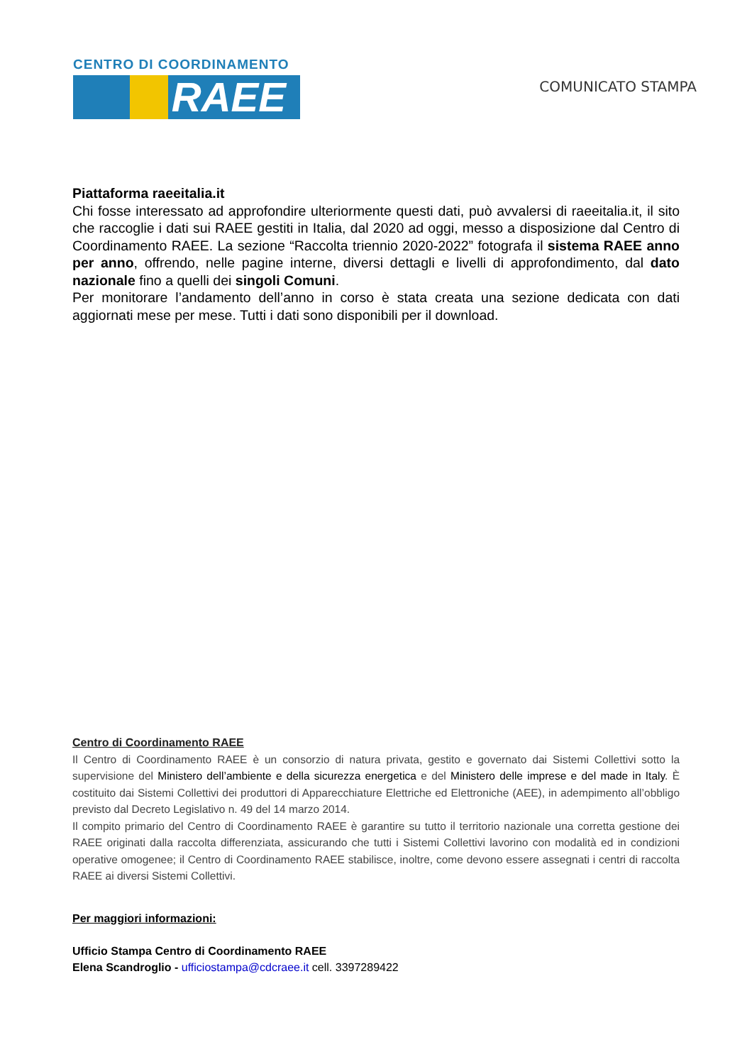CENTRO DI COORDINAMENTO
RAEE
COMUNICATO STAMPA
Piattaforma raeeitalia.it
Chi fosse interessato ad approfondire ulteriormente questi dati, può avvalersi di raeeitalia.it, il sito che raccoglie i dati sui RAEE gestiti in Italia, dal 2020 ad oggi, messo a disposizione dal Centro di Coordinamento RAEE. La sezione “Raccolta triennio 2020-2022” fotografa il sistema RAEE anno per anno, offrendo, nelle pagine interne, diversi dettagli e livelli di approfondimento, dal dato nazionale fino a quelli dei singoli Comuni.
Per monitorare l’andamento dell’anno in corso è stata creata una sezione dedicata con dati aggiornati mese per mese. Tutti i dati sono disponibili per il download.
Centro di Coordinamento RAEE
Il Centro di Coordinamento RAEE è un consorzio di natura privata, gestito e governato dai Sistemi Collettivi sotto la supervisione del Ministero dell’ambiente e della sicurezza energetica e del Ministero delle imprese e del made in Italy. È costituito dai Sistemi Collettivi dei produttori di Apparecchiature Elettriche ed Elettroniche (AEE), in adempimento all’obbligo previsto dal Decreto Legislativo n. 49 del 14 marzo 2014.
Il compito primario del Centro di Coordinamento RAEE è garantire su tutto il territorio nazionale una corretta gestione dei RAEE originati dalla raccolta differenziata, assicurando che tutti i Sistemi Collettivi lavorino con modalità ed in condizioni operative omogenee; il Centro di Coordinamento RAEE stabilisce, inoltre, come devono essere assegnati i centri di raccolta RAEE ai diversi Sistemi Collettivi.
Per maggiori informazioni:
Ufficio Stampa Centro di Coordinamento RAEE
Elena Scandroglio - ufficiostampa@cdcraee.it cell. 3397289422